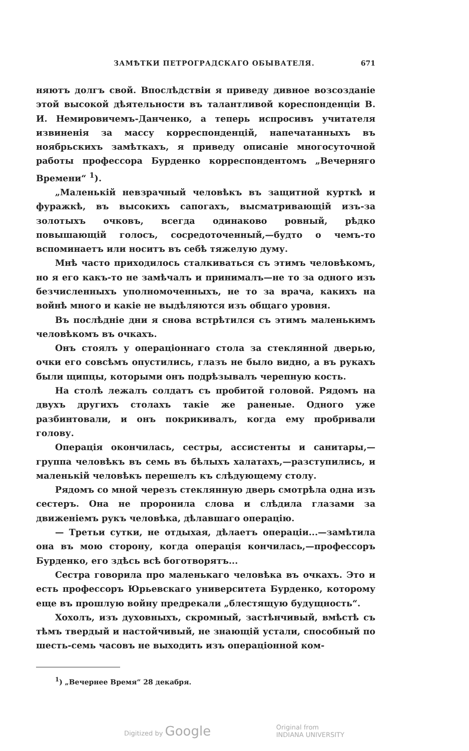ЗАМѢТКИ ПЕТРОГРАДСКАГО ОБЫВАТЕЛЯ. 671
няютъ долгъ свой. Впослѣдствіи я приведу дивное возсозданіе этой высокой дѣятельности въ талантливой кореспонденціи В. И. Немировичемъ-Данченко, а теперь испросивъ учитателя извиненія за массу корреспонденцій, напечатанныхъ въ ноябрьскихъ замѣткахъ, я приведу описаніе многосуточной работы профессора Бурденко корреспондентомъ „Вечерняго Времени“ <sup>1</sup>).
„Маленькій невзрачный человѣкъ въ защитной курткѣ и фуражкѣ, въ высокихъ сапогахъ, высматривающій изъ-за золотыхъ очковъ, всегда одинаково ровный, рѣдко повышающій голосъ, сосредоточенный,—будто о чемъ-то вспоминаетъ или носитъ въ себѣ тяжелую думу.
Мнѣ часто приходилось сталкиваться съ этимъ человѣкомъ, но я его какъ-то не замѣчалъ и принималъ—не то за одного изъ безчисленныхъ уполномоченныхъ, не то за врача, какихъ на войнѣ много и какіе не выдѣляются изъ общаго уровня.
Въ послѣдніе дни я снова встрѣтился съ этимъ маленькимъ человѣкомъ въ очкахъ.
Онъ стоялъ у операціоннаго стола за стеклянной дверью, очки его совсѣмъ опустились, глазъ не было видно, а въ рукахъ были щипцы, которыми онъ подрѣзывалъ черепную кость.
На столѣ лежалъ солдатъ съ пробитой головой. Рядомъ на двухъ другихъ столахъ такіе же раненые. Одного уже разбинтовали, и онъ покрикивалъ, когда ему пробривали голову.
Операція окончилась, сестры, ассистенты и санитары,—группа человѣкъ въ семь въ бѣлыхъ халатахъ,—разступились, и маленькій человѣкъ перешелъ къ слѣдующему столу.
Рядомъ со мной черезъ стеклянную дверь смотрѣла одна изъ сестеръ. Она не проронила слова и слѣдила глазами за движеніемъ рукъ человѣка, дѣлавшаго операцію.
— Третьи сутки, не отдыхая, дѣлаетъ операціи...—замѣтила она въ мою сторону, когда операція кончилась,—профессоръ Бурденко, его здѣсь всѣ боготворятъ...
Сестра говорила про маленькаго человѣка въ очкахъ. Это и есть профессоръ Юрьевскаго университета Бурденко, которому еще въ прошлую войну предрекали „блестящую будущность“.
Хохолъ, изъ духовныхъ, скромный, застѣнчивый, вмѣстѣ съ тѣмъ твердый и настойчивый, не знающій устали, способный по шесть-семь часовъ не выходить изъ операціонной ком-
<sup>1</sup>) „Вечернее Время“ 28 декабря.
Digitized by Google Original from
INDIANA UNIVERSITY